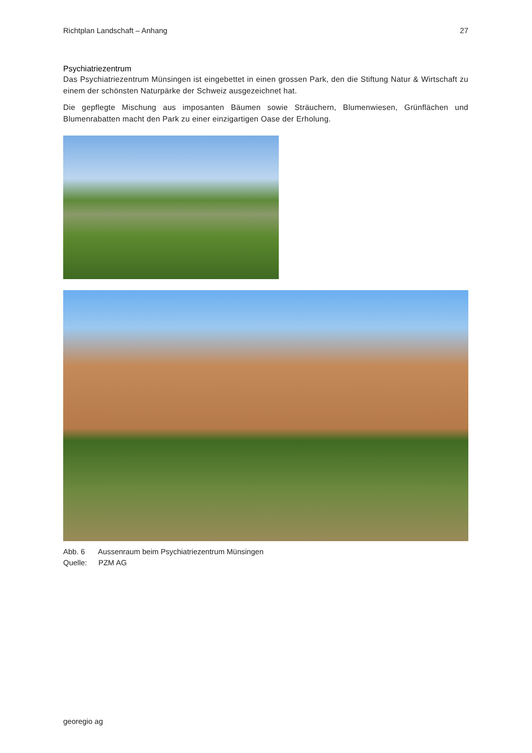Richtplan Landschaft – Anhang 27
Psychiatriezentrum
Das Psychiatriezentrum Münsingen ist eingebettet in einen grossen Park, den die Stiftung Natur & Wirtschaft zu einem der schönsten Naturpärke der Schweiz ausgezeichnet hat.
Die gepflegte Mischung aus imposanten Bäumen sowie Sträuchern, Blumenwiesen, Grünflächen und Blumenrabatten macht den Park zu einer einzigartigen Oase der Erholung.
Abb. 6 Aussenraum beim Psychiatriezentrum Münsingen
Quelle: PZM AG
georegio ag